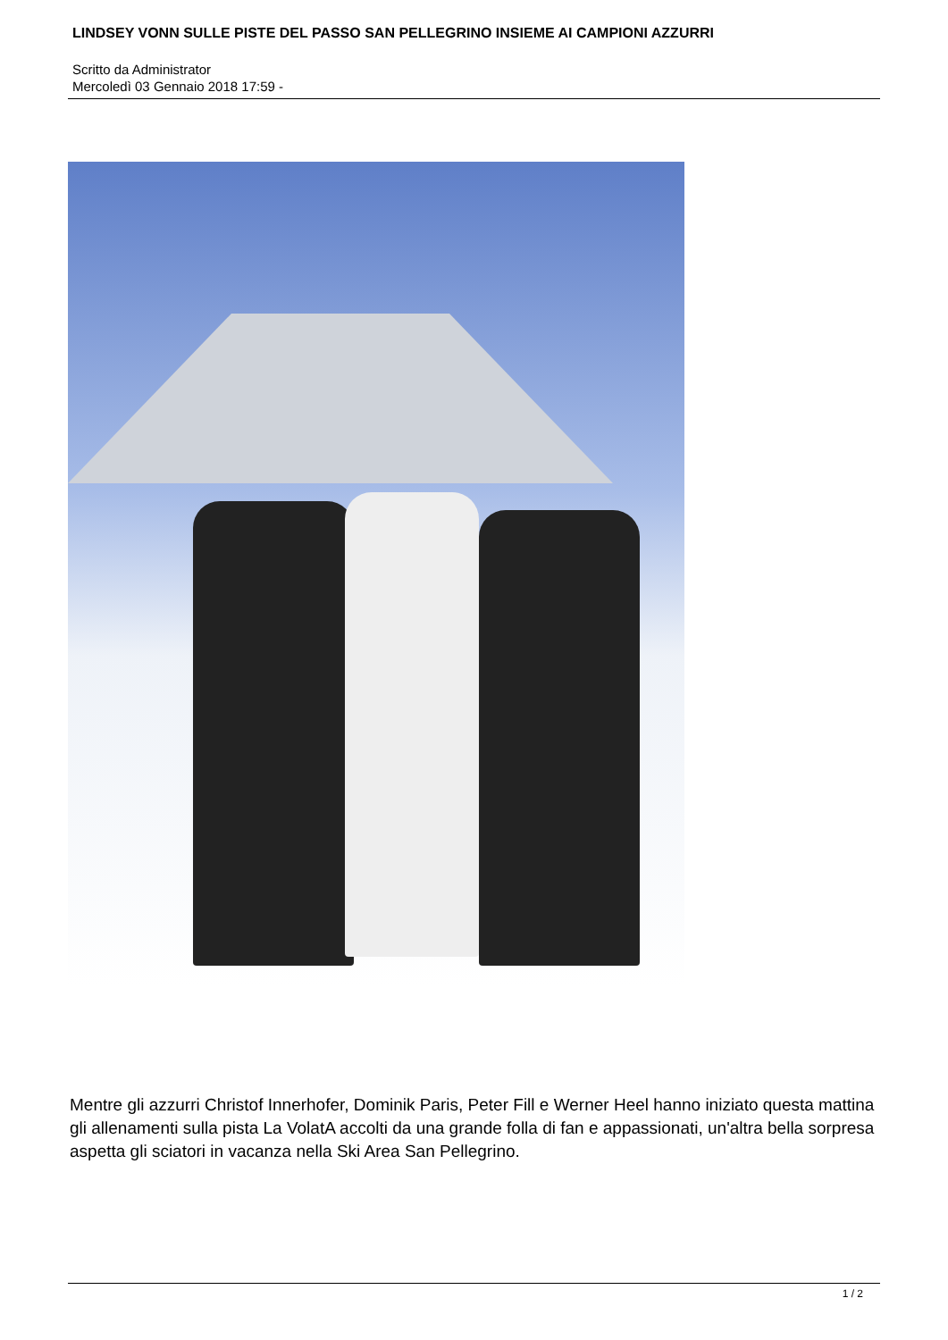LINDSEY VONN SULLE PISTE DEL PASSO SAN PELLEGRINO INSIEME AI CAMPIONI AZZURRI
Scritto da Administrator
Mercoledì 03 Gennaio 2018 17:59 -
Mentre gli azzurri Christof Innerhofer, Dominik Paris, Peter Fill e Werner Heel hanno iniziato questa mattina gli allenamenti sulla pista La VolatA accolti da una grande folla di fan e appassionati, un'altra bella sorpresa aspetta gli sciatori in vacanza nella Ski Area San Pellegrino.
1 / 2